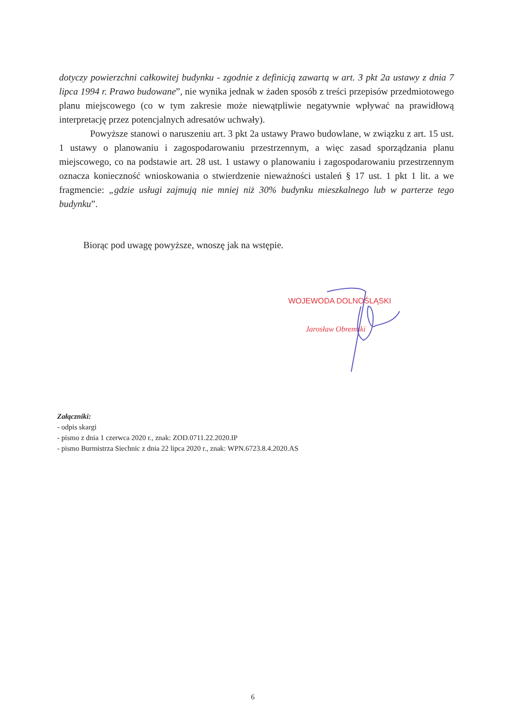dotyczy powierzchni całkowitej budynku - zgodnie z definicją zawartą w art. 3 pkt 2a ustawy z dnia 7 lipca 1994 r. Prawo budowane”, nie wynika jednak w żaden sposób z treści przepisów przedmiotowego planu miejscowego (co w tym zakresie może niewątpliwie negatywnie wpływać na prawidłową interpretację przez potencjalnych adresatów uchwały).
Powyższe stanowi o naruszeniu art. 3 pkt 2a ustawy Prawo budowlane, w związku z art. 15 ust. 1 ustawy o planowaniu i zagospodarowaniu przestrzennym, a więc zasad sporządzania planu miejscowego, co na podstawie art. 28 ust. 1 ustawy o planowaniu i zagospodarowaniu przestrzennym oznacza konieczność wnioskowania o stwierdzenie nieważności ustaleń § 17 ust. 1 pkt 1 lit. a we fragmencie: „gdzie usługi zajmują nie mniej niż 30% budynku mieszkalnego lub w parterze tego budynku”.
Biorąc pod uwagę powyższe, wnoszę jak na wstępie.
WOJEWODA DOLNOŚLĄSKI
Jarosław Obremski
Załączniki:
- odpis skargi
- pismo z dnia 1 czerwca 2020 r., znak: ZOD.0711.22.2020.IP
- pismo Burmistrza Siechnic z dnia 22 lipca 2020 r., znak: WPN.6723.8.4.2020.AS
6